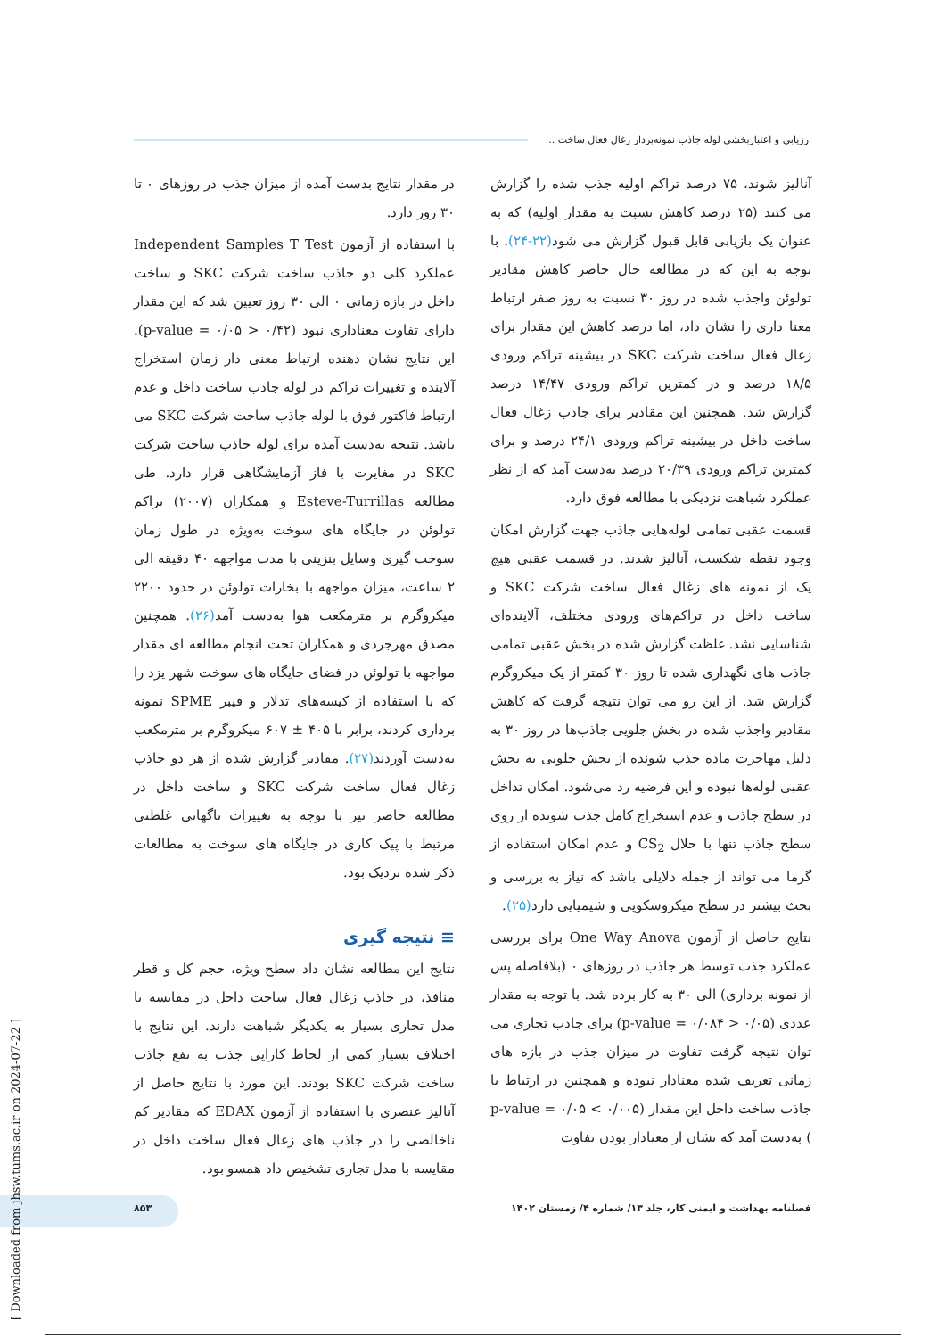ارزیابی و اعتباربخشی لوله جاذب نمونه‌بردار زغال فعال ساخت ...
آنالیز شوند، ۷۵ درصد تراکم اولیه جذب شده را گزارش می کنند (۲۵ درصد کاهش نسبت به مقدار اولیه) که به عنوان یک بازیابی قابل قبول گزارش می شود(۲۲-۲۴). با توجه به این که در مطالعه حال حاضر کاهش مقادیر تولوئن واجذب شده در روز ۳۰ نسبت به روز صفر ارتباط معنا داری را نشان داد، اما درصد کاهش این مقدار برای زغال فعال ساخت شرکت SKC در بیشینه تراکم ورودی ۱۸/۵ درصد و در کمترین تراکم ورودی ۱۴/۴۷ درصد گزارش شد. همچنین این مقادیر برای جاذب زغال فعال ساخت داخل در بیشینه تراکم ورودی ۲۴/۱ درصد و برای کمترین تراکم ورودی ۲۰/۳۹ درصد به‌دست آمد که از نظر عملکرد شباهت نزدیکی با مطالعه فوق دارد.
قسمت عقبی تمامی لوله‌هایی جاذب جهت گزارش امکان وجود نقطه شکست، آنالیز شدند. در قسمت عقبی هیچ یک از نمونه های زغال فعال ساخت شرکت SKC و ساخت داخل در تراکم‌های ورودی مختلف، آلاینده‌ای شناسایی نشد. غلظت گزارش شده در بخش عقبی تمامی جاذب های نگهداری شده تا روز ۳۰ کمتر از یک میکروگرم گزارش شد. از این رو می توان نتیجه گرفت که کاهش مقادیر واجذب شده در بخش جلویی جاذب‌ها در روز ۳۰ به دلیل مهاجرت ماده جذب شونده از بخش جلویی به بخش عقبی لوله‌ها نبوده و این فرضیه رد می‌شود. امکان تداخل در سطح جاذب و عدم استخراج کامل جذب شونده از روی سطح جاذب تنها با حلال CS<sub>2</sub> و عدم امکان استفاده از گرما می تواند از جمله دلایلی باشد که نیاز به بررسی و بحث بیشتر در سطح میکروسکوپی و شیمیایی دارد(۲۵).
نتایج حاصل از آزمون One Way Anova برای بررسی عملکرد جذب توسط هر جاذب در روزهای ۰ (بلافاصله پس از نمونه برداری) الی ۳۰ به کار برده شد. با توجه به مقدار عددی (p-value = ۰/۰۸۴ > ۰/۰۵) برای جاذب تجاری می توان نتیجه گرفت تفاوت در میزان جذب در بازه های زمانی تعریف شده معنادار نبوده و همچنین در ارتباط با جاذب ساخت داخل این مقدار (۰/۰۰۵ > ۰/۰۵ = p-value ) بەدست آمد که نشان از معنادار بودن تفاوت
در مقدار نتایج بدست آمده از میزان جذب در روزهای ۰ تا ۳۰ روز دارد.
با استفاده از آزمون Independent Samples T Test عملکرد کلی دو جاذب ساخت شرکت SKC و ساخت داخل در بازه زمانی ۰ الی ۳۰ روز تعیین شد که این مقدار دارای تفاوت معناداری نبود (۰/۴۲ < ۰/۰۵ = p-value). این نتایج نشان دهنده ارتباط معنی دار زمان استخراج آلاینده و تغییرات تراکم در لوله جاذب ساخت داخل و عدم ارتباط فاکتور فوق با لوله جاذب ساخت شرکت SKC می باشد. نتیجه به‌دست آمده برای لوله جاذب ساخت شرکت SKC در مغایرت با فاز آزمایشگاهی قرار دارد. طی مطالعه Esteve-Turrillas و همکاران (۲۰۰۷) تراکم تولوئن در جایگاه های سوخت به‌ویژه در طول زمان سوخت گیری وسایل بنزینی با مدت مواجهه ۴۰ دقیقه الی ۲ ساعت، میزان مواجهه با بخارات تولوئن در حدود ۲۲۰۰ میکروگرم بر مترمکعب هوا به‌دست آمد(۲۶). همچنین مصدق مهرجردی و همکاران تحت انجام مطالعه ای مقدار مواجهه با تولوئن در فضای جایگاه های سوخت شهر یزد را که با استفاده از کیسه‌های تدلار و فیبر SPME نمونه برداری کردند، برابر با ۴۰۵ ± ۶۰۷ میکروگرم بر مترمکعب به‌دست آوردند(۲۷). مقادیر گزارش شده از هر دو جاذب زغال فعال ساخت شرکت SKC و ساخت داخل در مطالعه حاضر نیز با توجه به تغییرات ناگهانی غلظتی مرتبط با پیک کاری در جایگاه های سوخت به مطالعات ذکر شده نزدیک بود.
≡ نتیجه گیری
نتایج این مطالعه نشان داد سطح ویژه، حجم کل و قطر منافذ، در جاذب زغال فعال ساخت داخل در مقایسه با مدل تجاری بسیار به یکدیگر شباهت دارند. این نتایج با اختلاف بسیار کمی از لحاظ کارایی جذب به نفع جاذب ساخت شرکت SKC بودند. این مورد با نتایج حاصل از آنالیز عنصری با استفاده از آزمون EDAX که مقادیر کم ناخالصی را در جاذب های زغال فعال ساخت داخل در مقایسه با مدل تجاری تشخیص داد همسو بود.
فصلنامه بهداشت و ایمنی کار، جلد ۱۳/ شماره ۴/ زمستان ۱۴۰۲ ۸۵۳
[ Downloaded from jhsw.tums.ac.ir on 2024-07-22 ]